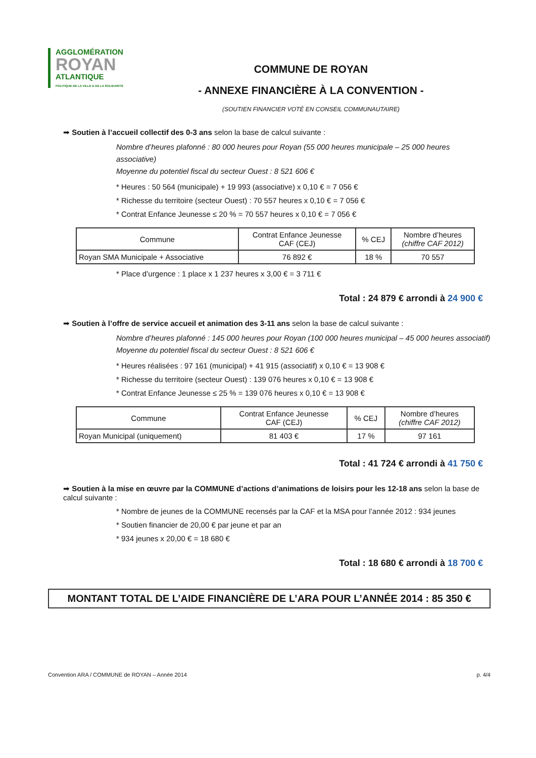AGGLOMÉRATION
ROYAN
ATLANTIQUE
POLITIQUE DE LA VILLE & DE LA SOLIDARITÉ
COMMUNE DE ROYAN
- ANNEXE FINANCIÈRE À LA CONVENTION -
(SOUTIEN FINANCIER VOTÉ EN CONSEIL COMMUNAUTAIRE)
➡ Soutien à l’accueil collectif des 0-3 ans selon la base de calcul suivante :
Nombre d’heures plafonné : 80 000 heures pour Royan (55 000 heures municipale – 25 000 heures associative)
Moyenne du potentiel fiscal du secteur Ouest : 8 521 606 €
* Heures : 50 564 (municipale) + 19 993 (associative) x 0,10 € = 7 056 €
* Richesse du territoire (secteur Ouest) : 70 557 heures x 0,10 € = 7 056 €
* Contrat Enfance Jeunesse ≤ 20 % = 70 557 heures x 0,10 € = 7 056 €
| Commune | Contrat Enfance Jeunesse CAF (CEJ) | % CEJ | Nombre d’heures (chiffre CAF 2012) |
| Royan SMA Municipale + Associative | 76 892 € | 18 % | 70 557 |
* Place d’urgence : 1 place x 1 237 heures x 3,00 € = 3 711 €
Total : 24 879 € arrondi à 24 900 €
➡ Soutien à l’offre de service accueil et animation des 3-11 ans selon la base de calcul suivante :
Nombre d’heures plafonné : 145 000 heures pour Royan (100 000 heures municipal – 45 000 heures associatif)
Moyenne du potentiel fiscal du secteur Ouest : 8 521 606 €
* Heures réalisées : 97 161 (municipal) + 41 915 (associatif) x 0,10 € = 13 908 €
* Richesse du territoire (secteur Ouest) : 139 076 heures x 0,10 € = 13 908 €
* Contrat Enfance Jeunesse ≤ 25 % = 139 076 heures x 0,10 € = 13 908 €
| Commune | Contrat Enfance Jeunesse CAF (CEJ) | % CEJ | Nombre d’heures (chiffre CAF 2012) |
| Royan Municipal (uniquement) | 81 403 € | 17 % | 97 161 |
Total : 41 724 € arrondi à 41 750 €
➡ Soutien à la mise en œuvre par la COMMUNE d’actions d’animations de loisirs pour les 12-18 ans selon la base de calcul suivante :
* Nombre de jeunes de la COMMUNE recensés par la CAF et la MSA pour l’année 2012 : 934 jeunes
* Soutien financier de 20,00 € par jeune et par an
* 934 jeunes x 20,00 € = 18 680 €
Total : 18 680 € arrondi à 18 700 €
MONTANT TOTAL DE L’AIDE FINANCIÈRE DE L’ARA POUR L’ANNÉE 2014 : 85 350 €
Convention ARA / COMMUNE de ROYAN – Année 2014 p. 4/4